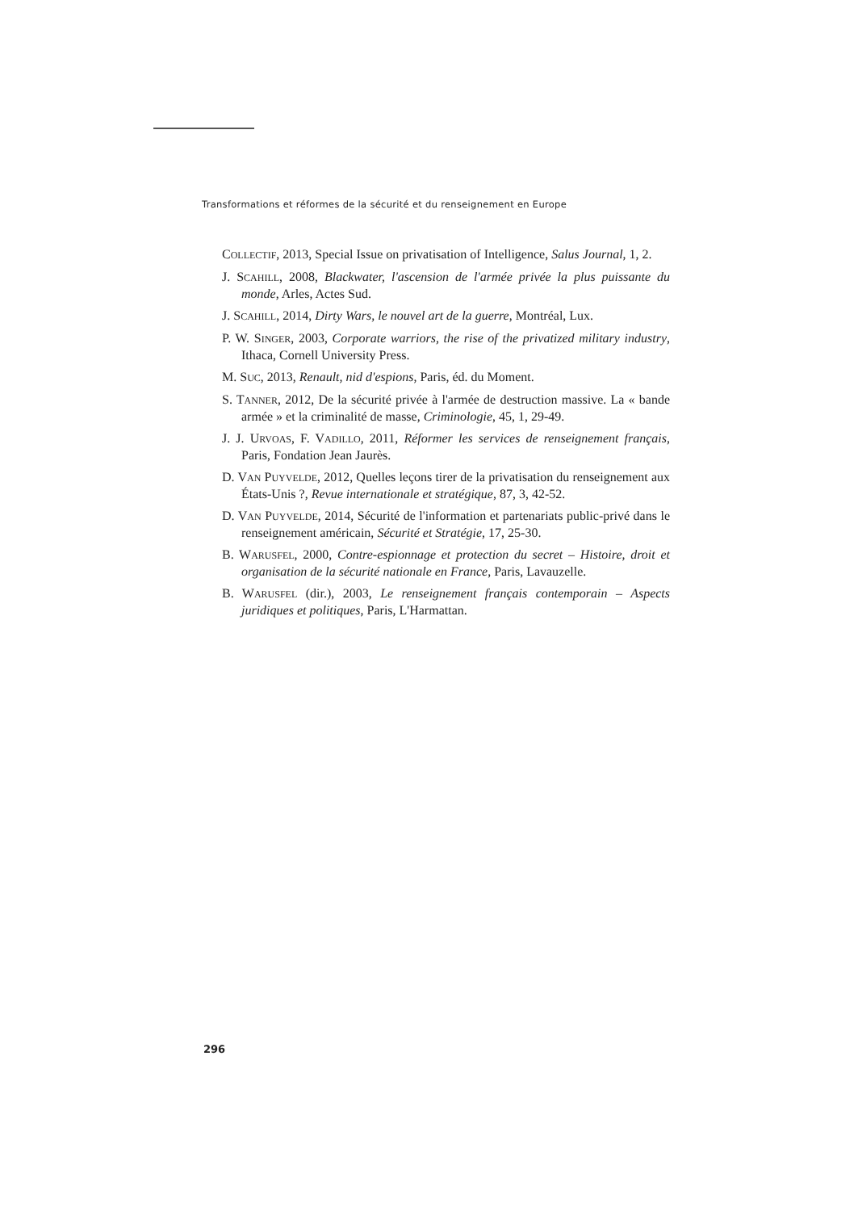Transformations et réformes de la sécurité et du renseignement en Europe
COLLECTIF, 2013, Special Issue on privatisation of Intelligence, Salus Journal, 1, 2.
J. SCAHILL, 2008, Blackwater, l'ascension de l'armée privée la plus puissante du monde, Arles, Actes Sud.
J. SCAHILL, 2014, Dirty Wars, le nouvel art de la guerre, Montréal, Lux.
P. W. SINGER, 2003, Corporate warriors, the rise of the privatized military industry, Ithaca, Cornell University Press.
M. SUC, 2013, Renault, nid d'espions, Paris, éd. du Moment.
S. TANNER, 2012, De la sécurité privée à l'armée de destruction massive. La « bande armée » et la criminalité de masse, Criminologie, 45, 1, 29-49.
J. J. URVOAS, F. VADILLO, 2011, Réformer les services de renseignement français, Paris, Fondation Jean Jaurès.
D. VAN PUYVELDE, 2012, Quelles leçons tirer de la privatisation du renseignement aux États-Unis ?, Revue internationale et stratégique, 87, 3, 42-52.
D. VAN PUYVELDE, 2014, Sécurité de l'information et partenariats public-privé dans le renseignement américain, Sécurité et Stratégie, 17, 25-30.
B. WARUSFEL, 2000, Contre-espionnage et protection du secret – Histoire, droit et organisation de la sécurité nationale en France, Paris, Lavauzelle.
B. WARUSFEL (dir.), 2003, Le renseignement français contemporain – Aspects juridiques et politiques, Paris, L'Harmattan.
296